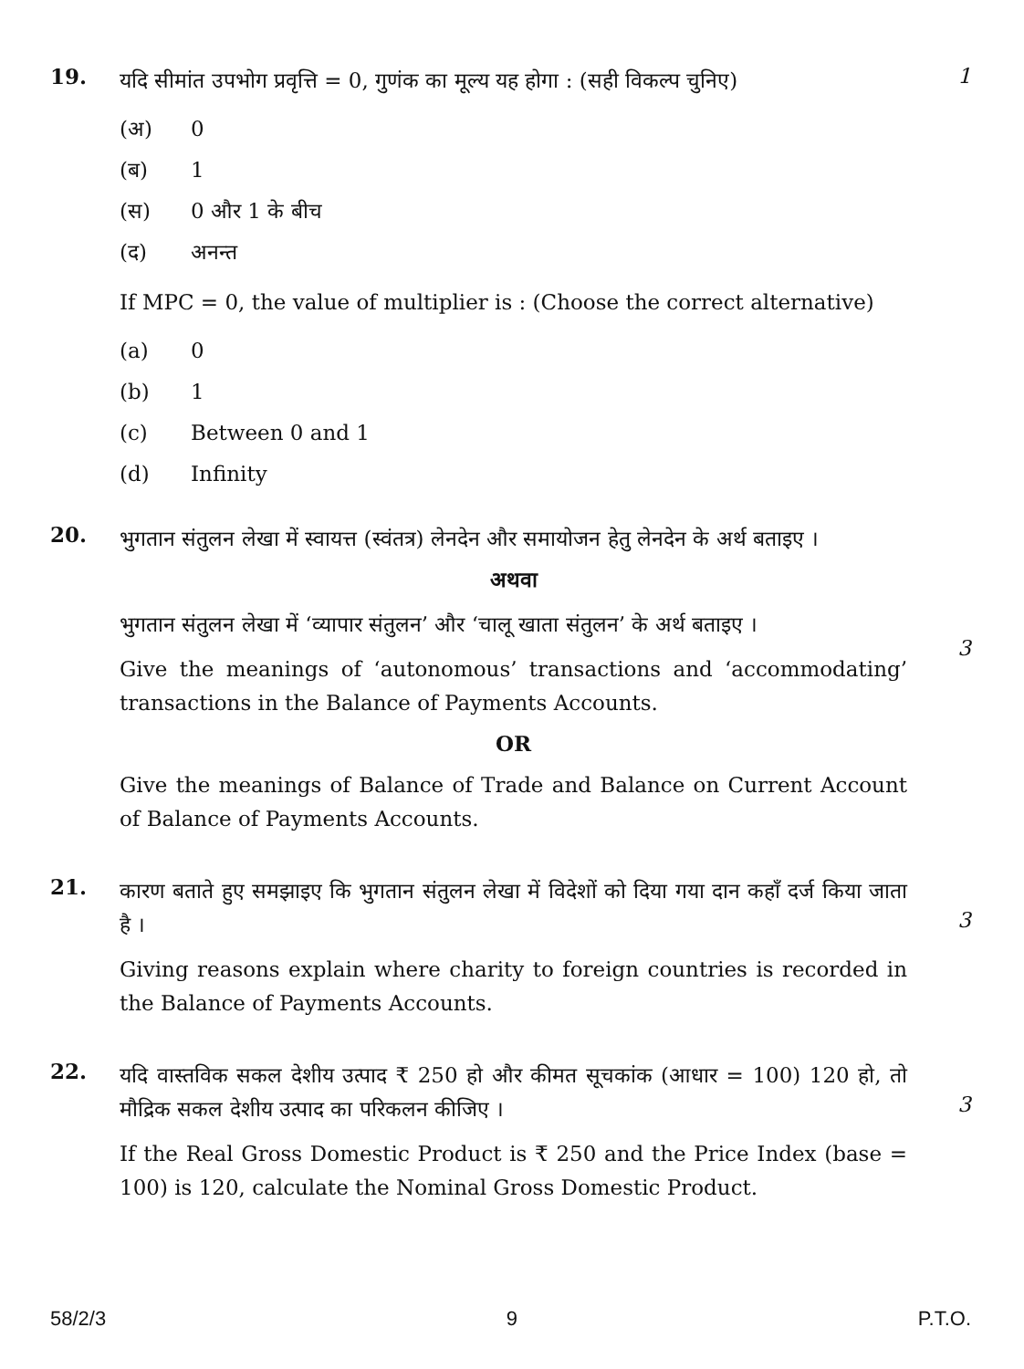19.
यदि सीमांत उपभोग प्रवृत्ति = 0, गुणंक का मूल्य यह होगा : (सही विकल्प चुनिए)
(अ) 0
(ब) 1
(स) 0 और 1 के बीच
(द) अनन्त
If MPC = 0, the value of multiplier is : (Choose the correct alternative)
(a) 0
(b) 1
(c) Between 0 and 1
(d) Infinity
1
20.
भुगतान संतुलन लेखा में स्वायत्त (स्वंतत्र) लेनदेन और समायोजन हेतु लेनदेन के अर्थ बताइए ।
अथवा
भुगतान संतुलन लेखा में ‘व्यापार संतुलन’ और ‘चालू खाता संतुलन’ के अर्थ बताइए ।
Give the meanings of ‘autonomous’ transactions and ‘accommodating’ transactions in the Balance of Payments Accounts.
OR
Give the meanings of Balance of Trade and Balance on Current Account of Balance of Payments Accounts.
3
21.
कारण बताते हुए समझाइए कि भुगतान संतुलन लेखा में विदेशों को दिया गया दान कहाँ दर्ज किया जाता है ।
Giving reasons explain where charity to foreign countries is recorded in the Balance of Payments Accounts.
3
22.
यदि वास्तविक सकल देशीय उत्पाद ₹ 250 हो और कीमत सूचकांक (आधार = 100) 120 हो, तो मौद्रिक सकल देशीय उत्पाद का परिकलन कीजिए ।
If the Real Gross Domestic Product is ₹ 250 and the Price Index (base = 100) is 120, calculate the Nominal Gross Domestic Product.
3
58/2/3 9 P.T.O.